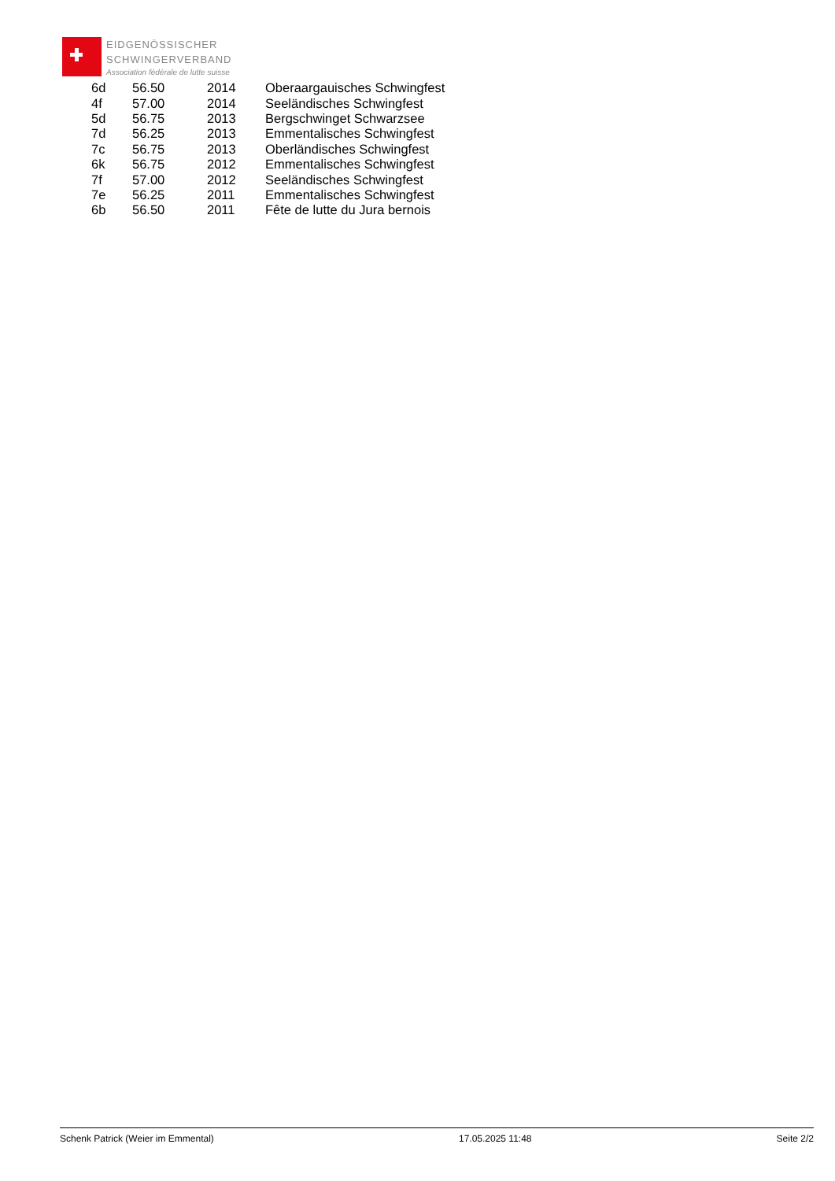EIDGENÖSSISCHER
SCHWINGERVERBAND
Association fédérale de lutte suisse
| 6d | 56.50 | 2014 | Oberaargauisches Schwingfest |
| 4f | 57.00 | 2014 | Seeländisches Schwingfest |
| 5d | 56.75 | 2013 | Bergschwinget Schwarzsee |
| 7d | 56.25 | 2013 | Emmentalisches Schwingfest |
| 7c | 56.75 | 2013 | Oberländisches Schwingfest |
| 6k | 56.75 | 2012 | Emmentalisches Schwingfest |
| 7f | 57.00 | 2012 | Seeländisches Schwingfest |
| 7e | 56.25 | 2011 | Emmentalisches Schwingfest |
| 6b | 56.50 | 2011 | Fête de lutte du Jura bernois |
Schenk Patrick (Weier im Emmental) 17.05.2025 11:48 Seite 2/2